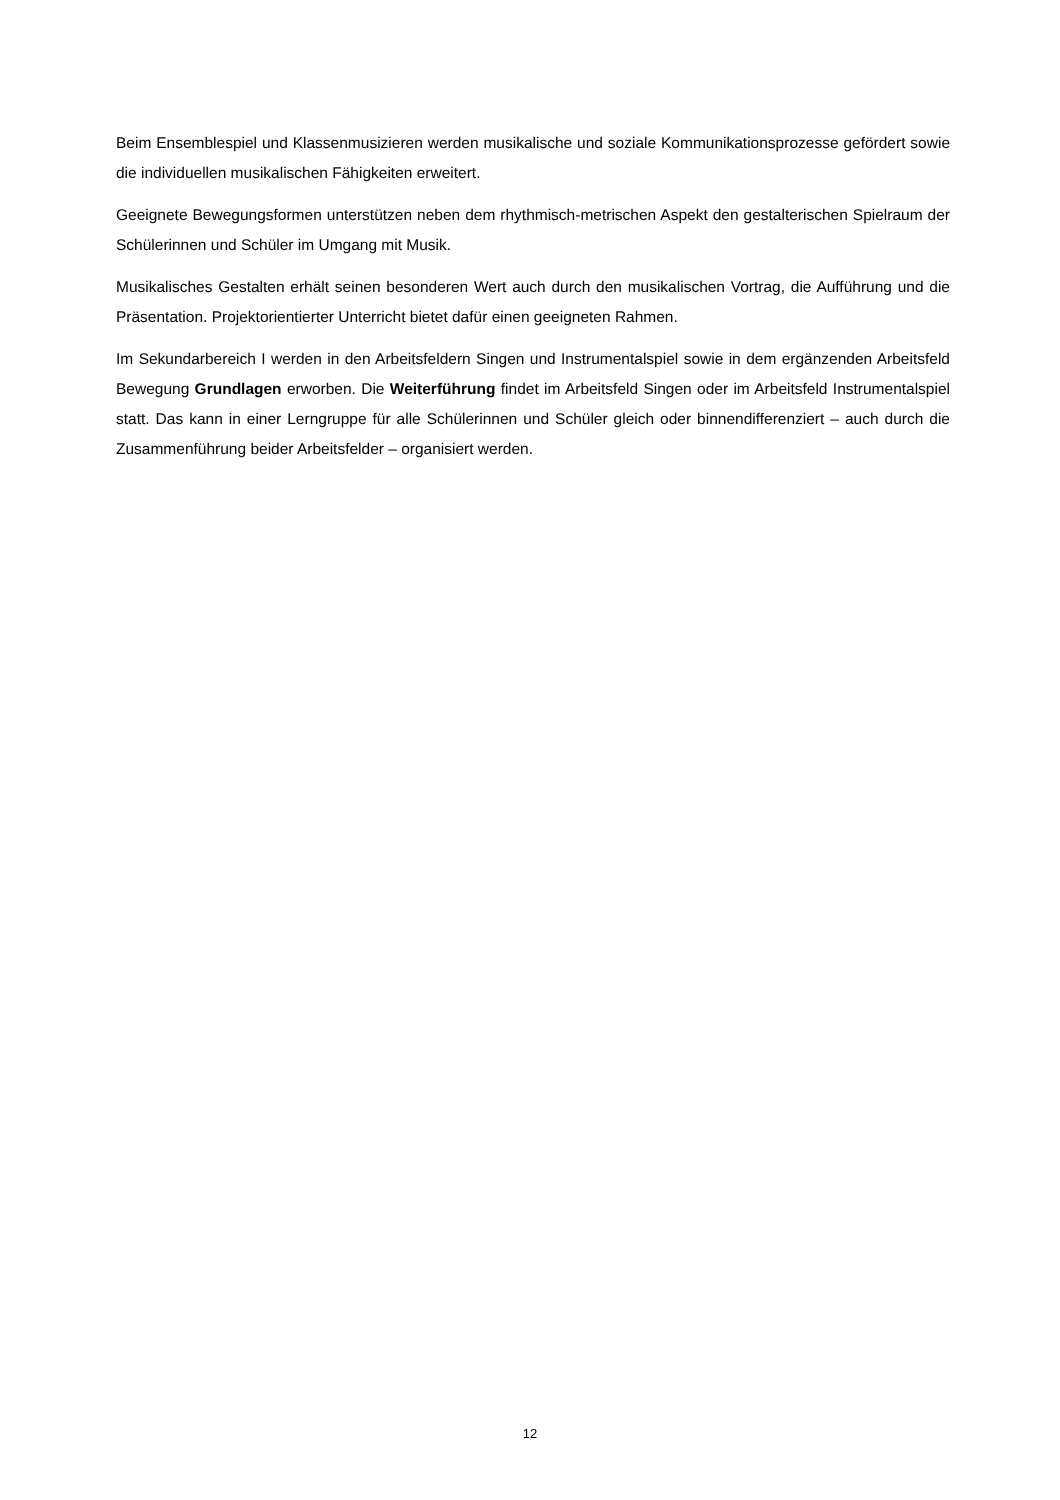Beim Ensemblespiel und Klassenmusizieren werden musikalische und soziale Kommunikationsprozesse gefördert sowie die individuellen musikalischen Fähigkeiten erweitert.
Geeignete Bewegungsformen unterstützen neben dem rhythmisch-metrischen Aspekt den gestalterischen Spielraum der Schülerinnen und Schüler im Umgang mit Musik.
Musikalisches Gestalten erhält seinen besonderen Wert auch durch den musikalischen Vortrag, die Aufführung und die Präsentation. Projektorientierter Unterricht bietet dafür einen geeigneten Rahmen.
Im Sekundarbereich I werden in den Arbeitsfeldern Singen und Instrumentalspiel sowie in dem ergänzenden Arbeitsfeld Bewegung Grundlagen erworben. Die Weiterführung findet im Arbeitsfeld Singen oder im Arbeitsfeld Instrumentalspiel statt. Das kann in einer Lerngruppe für alle Schülerinnen und Schüler gleich oder binnendifferenziert – auch durch die Zusammenführung beider Arbeitsfelder – organisiert werden.
12